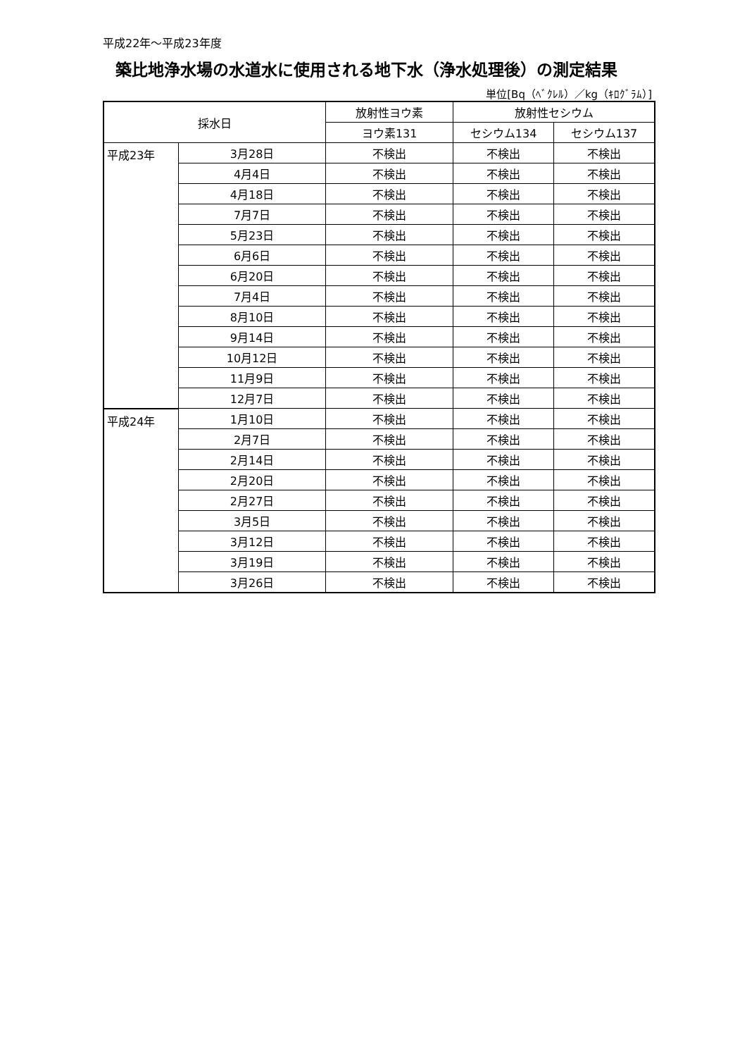平成22年～平成23年度
築比地浄水場の水道水に使用される地下水（浄水処理後）の測定結果
単位[Bq（ﾍﾞｸﾚﾙ）／kg（ｷﾛｸﾞﾗﾑ）]
| 採水日 | | 放射性ヨウ素 | 放射性セシウム | |
| --- | --- | --- | --- | --- |
| | | ヨウ素131 | セシウム134 | セシウム137 |
| 平成23年 | 3月28日 | 不検出 | 不検出 | 不検出 |
| | 4月4日 | 不検出 | 不検出 | 不検出 |
| | 4月18日 | 不検出 | 不検出 | 不検出 |
| | 7月7日 | 不検出 | 不検出 | 不検出 |
| | 5月23日 | 不検出 | 不検出 | 不検出 |
| | 6月6日 | 不検出 | 不検出 | 不検出 |
| | 6月20日 | 不検出 | 不検出 | 不検出 |
| | 7月4日 | 不検出 | 不検出 | 不検出 |
| | 8月10日 | 不検出 | 不検出 | 不検出 |
| | 9月14日 | 不検出 | 不検出 | 不検出 |
| | 10月12日 | 不検出 | 不検出 | 不検出 |
| | 11月9日 | 不検出 | 不検出 | 不検出 |
| | 12月7日 | 不検出 | 不検出 | 不検出 |
| 平成24年 | 1月10日 | 不検出 | 不検出 | 不検出 |
| | 2月7日 | 不検出 | 不検出 | 不検出 |
| | 2月14日 | 不検出 | 不検出 | 不検出 |
| | 2月20日 | 不検出 | 不検出 | 不検出 |
| | 2月27日 | 不検出 | 不検出 | 不検出 |
| | 3月5日 | 不検出 | 不検出 | 不検出 |
| | 3月12日 | 不検出 | 不検出 | 不検出 |
| | 3月19日 | 不検出 | 不検出 | 不検出 |
| | 3月26日 | 不検出 | 不検出 | 不検出 |